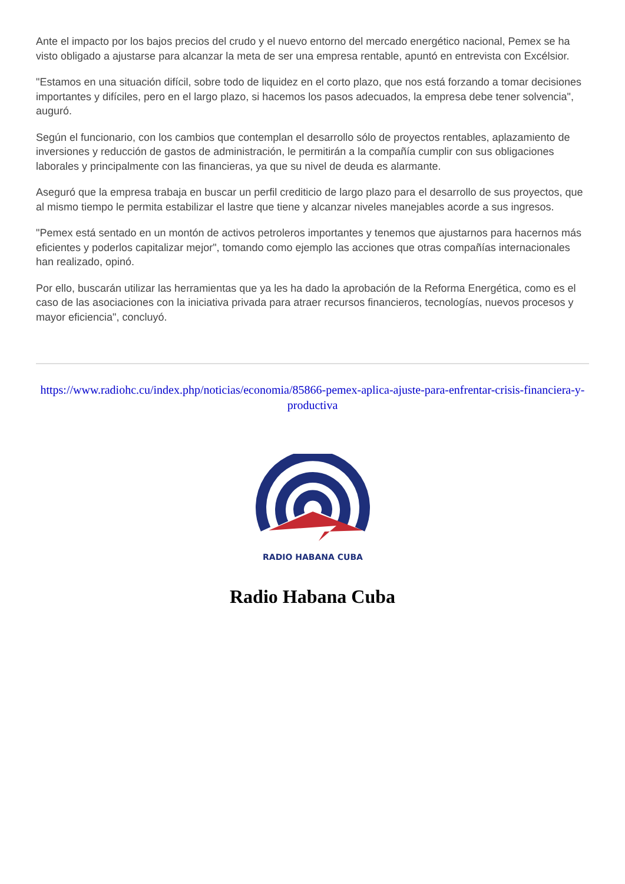Ante el impacto por los bajos precios del crudo y el nuevo entorno del mercado energético nacional, Pemex se ha visto obligado a ajustarse para alcanzar la meta de ser una empresa rentable, apuntó en entrevista con Excélsior.
"Estamos en una situación difícil, sobre todo de liquidez en el corto plazo, que nos está forzando a tomar decisiones importantes y difíciles, pero en el largo plazo, si hacemos los pasos adecuados, la empresa debe tener solvencia", auguró.
Según el funcionario, con los cambios que contemplan el desarrollo sólo de proyectos rentables, aplazamiento de inversiones y reducción de gastos de administración, le permitirán a la compañía cumplir con sus obligaciones laborales y principalmente con las financieras, ya que su nivel de deuda es alarmante.
Aseguró que la empresa trabaja en buscar un perfil crediticio de largo plazo para el desarrollo de sus proyectos, que al mismo tiempo le permita estabilizar el lastre que tiene y alcanzar niveles manejables acorde a sus ingresos.
"Pemex está sentado en un montón de activos petroleros importantes y tenemos que ajustarnos para hacernos más eficientes y poderlos capitalizar mejor", tomando como ejemplo las acciones que otras compañías internacionales han realizado, opinó.
Por ello, buscarán utilizar las herramientas que ya les ha dado la aprobación de la Reforma Energética, como es el caso de las asociaciones con la iniciativa privada para atraer recursos financieros, tecnologías, nuevos procesos y mayor eficiencia", concluyó.
https://www.radiohc.cu/index.php/noticias/economia/85866-pemex-aplica-ajuste-para-enfrentar-crisis-financiera-y-productiva
RADIO HABANA CUBA
Radio Habana Cuba